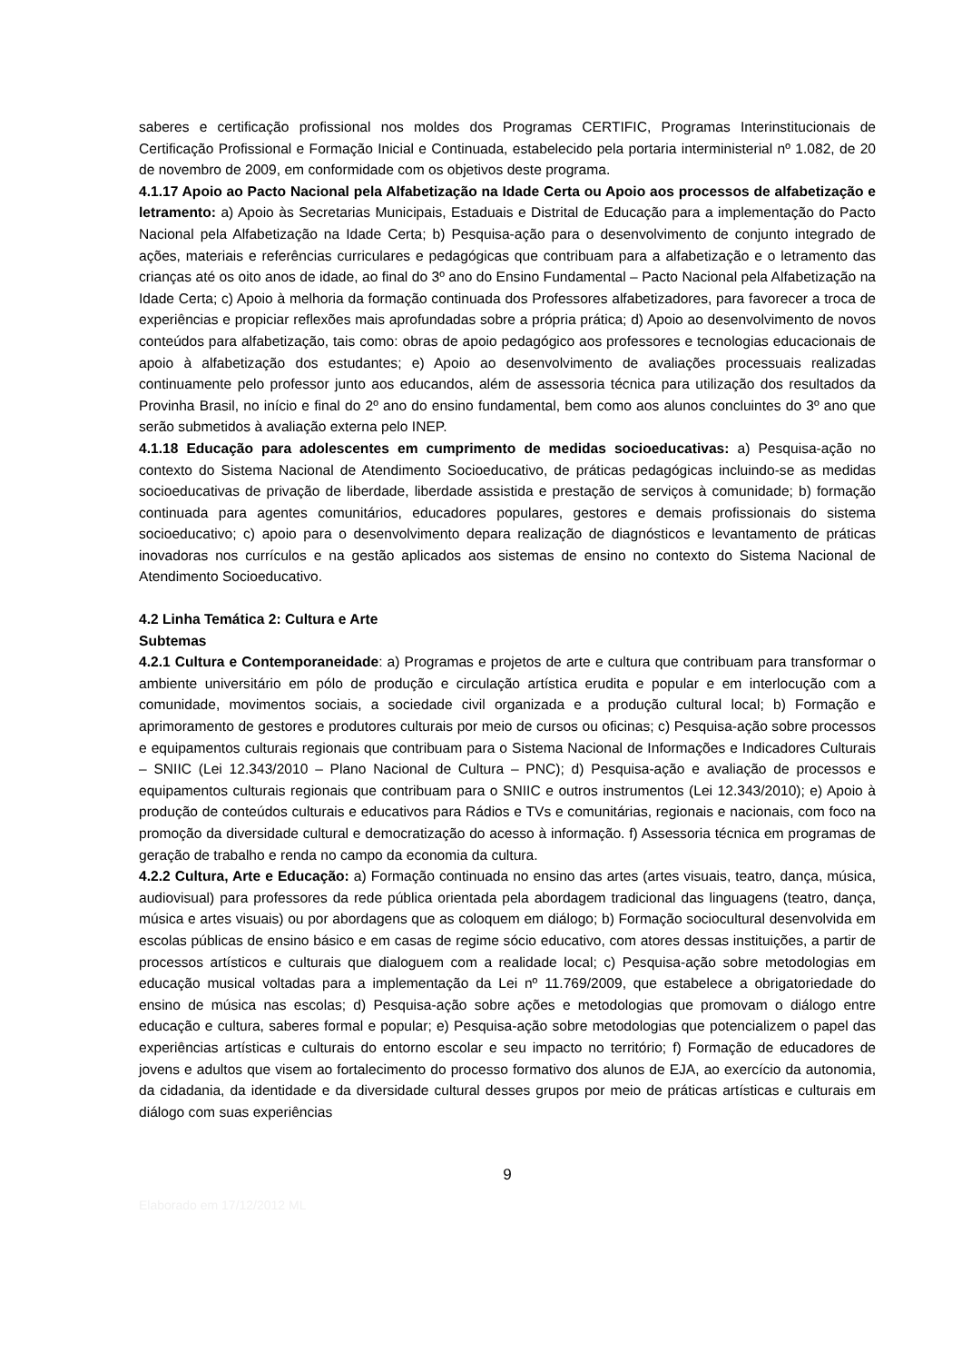saberes e certificação profissional nos moldes dos Programas CERTIFIC, Programas Interinstitucionais de Certificação Profissional e Formação Inicial e Continuada, estabelecido pela portaria interministerial nº 1.082, de 20 de novembro de 2009, em conformidade com os objetivos deste programa.
4.1.17 Apoio ao Pacto Nacional pela Alfabetização na Idade Certa ou Apoio aos processos de alfabetização e letramento: a) Apoio às Secretarias Municipais, Estaduais e Distrital de Educação para a implementação do Pacto Nacional pela Alfabetização na Idade Certa; b) Pesquisa-ação para o desenvolvimento de conjunto integrado de ações, materiais e referências curriculares e pedagógicas que contribuam para a alfabetização e o letramento das crianças até os oito anos de idade, ao final do 3º ano do Ensino Fundamental – Pacto Nacional pela Alfabetização na Idade Certa; c) Apoio à melhoria da formação continuada dos Professores alfabetizadores, para favorecer a troca de experiências e propiciar reflexões mais aprofundadas sobre a própria prática; d) Apoio ao desenvolvimento de novos conteúdos para alfabetização, tais como: obras de apoio pedagógico aos professores e tecnologias educacionais de apoio à alfabetização dos estudantes; e) Apoio ao desenvolvimento de avaliações processuais realizadas continuamente pelo professor junto aos educandos, além de assessoria técnica para utilização dos resultados da Provinha Brasil, no início e final do 2º ano do ensino fundamental, bem como aos alunos concluintes do 3º ano que serão submetidos à avaliação externa pelo INEP.
4.1.18 Educação para adolescentes em cumprimento de medidas socioeducativas: a) Pesquisa-ação no contexto do Sistema Nacional de Atendimento Socioeducativo, de práticas pedagógicas incluindo-se as medidas socioeducativas de privação de liberdade, liberdade assistida e prestação de serviços à comunidade; b) formação continuada para agentes comunitários, educadores populares, gestores e demais profissionais do sistema socioeducativo; c) apoio para o desenvolvimento depara realização de diagnósticos e levantamento de práticas inovadoras nos currículos e na gestão aplicados aos sistemas de ensino no contexto do Sistema Nacional de Atendimento Socioeducativo.
4.2 Linha Temática 2: Cultura e Arte
Subtemas
4.2.1 Cultura e Contemporaneidade: a) Programas e projetos de arte e cultura que contribuam para transformar o ambiente universitário em pólo de produção e circulação artística erudita e popular e em interlocução com a comunidade, movimentos sociais, a sociedade civil organizada e a produção cultural local; b) Formação e aprimoramento de gestores e produtores culturais por meio de cursos ou oficinas; c) Pesquisa-ação sobre processos e equipamentos culturais regionais que contribuam para o Sistema Nacional de Informações e Indicadores Culturais – SNIIC (Lei 12.343/2010 – Plano Nacional de Cultura – PNC); d) Pesquisa-ação e avaliação de processos e equipamentos culturais regionais que contribuam para o SNIIC e outros instrumentos (Lei 12.343/2010); e) Apoio à produção de conteúdos culturais e educativos para Rádios e TVs e comunitárias, regionais e nacionais, com foco na promoção da diversidade cultural e democratização do acesso à informação. f) Assessoria técnica em programas de geração de trabalho e renda no campo da economia da cultura.
4.2.2 Cultura, Arte e Educação: a) Formação continuada no ensino das artes (artes visuais, teatro, dança, música, audiovisual) para professores da rede pública orientada pela abordagem tradicional das linguagens (teatro, dança, música e artes visuais) ou por abordagens que as coloquem em diálogo; b) Formação sociocultural desenvolvida em escolas públicas de ensino básico e em casas de regime sócio educativo, com atores dessas instituições, a partir de processos artísticos e culturais que dialoguem com a realidade local; c) Pesquisa-ação sobre metodologias em educação musical voltadas para a implementação da Lei nº 11.769/2009, que estabelece a obrigatoriedade do ensino de música nas escolas; d) Pesquisa-ação sobre ações e metodologias que promovam o diálogo entre educação e cultura, saberes formal e popular; e) Pesquisa-ação sobre metodologias que potencializem o papel das experiências artísticas e culturais do entorno escolar e seu impacto no território; f) Formação de educadores de jovens e adultos que visem ao fortalecimento do processo formativo dos alunos de EJA, ao exercício da autonomia, da cidadania, da identidade e da diversidade cultural desses grupos por meio de práticas artísticas e culturais em diálogo com suas experiências
9
Elaborado em 17/12/2012 ML